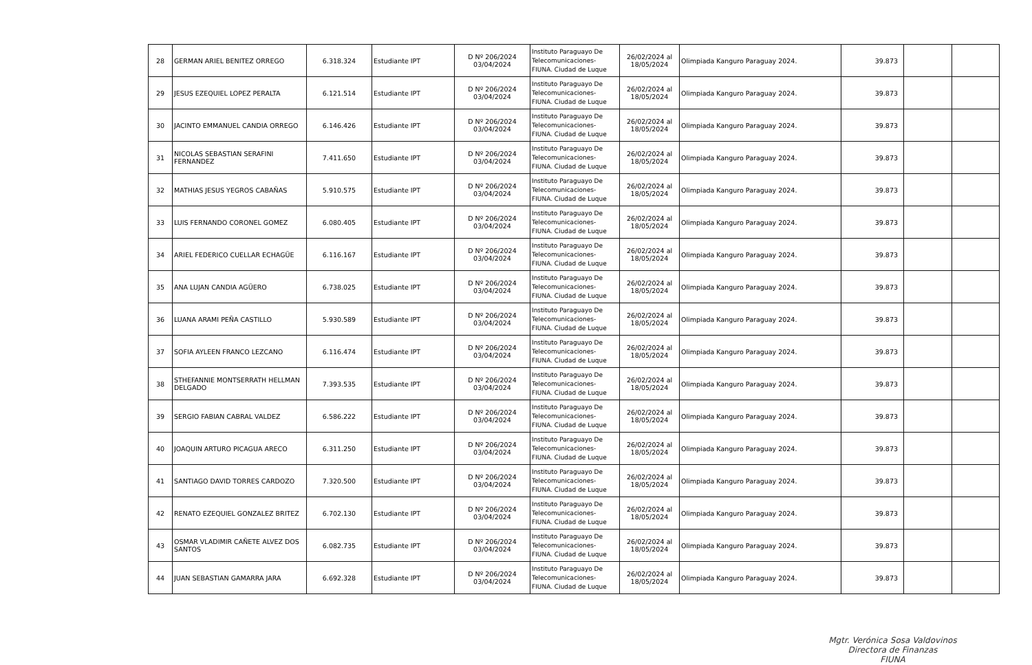| 28 | GERMAN ARIEL BENITEZ ORREGO | 6.318.324 | Estudiante IPT | D Nº 206/2024 03/04/2024 | Instituto Paraguayo De Telecomunicaciones- FIUNA. Ciudad de Luque | 26/02/2024 al 18/05/2024 | Olimpiada Kanguro Paraguay 2024. | 39.873 | | |
| 29 | JESUS EZEQUIEL LOPEZ PERALTA | 6.121.514 | Estudiante IPT | D Nº 206/2024 03/04/2024 | Instituto Paraguayo De Telecomunicaciones- FIUNA. Ciudad de Luque | 26/02/2024 al 18/05/2024 | Olimpiada Kanguro Paraguay 2024. | 39.873 | | |
| 30 | JACINTO EMMANUEL CANDIA ORREGO | 6.146.426 | Estudiante IPT | D Nº 206/2024 03/04/2024 | Instituto Paraguayo De Telecomunicaciones- FIUNA. Ciudad de Luque | 26/02/2024 al 18/05/2024 | Olimpiada Kanguro Paraguay 2024. | 39.873 | | |
| 31 | NICOLAS SEBASTIAN SERAFINI FERNANDEZ | 7.411.650 | Estudiante IPT | D Nº 206/2024 03/04/2024 | Instituto Paraguayo De Telecomunicaciones- FIUNA. Ciudad de Luque | 26/02/2024 al 18/05/2024 | Olimpiada Kanguro Paraguay 2024. | 39.873 | | |
| 32 | MATHIAS JESUS YEGROS CABAÑAS | 5.910.575 | Estudiante IPT | D Nº 206/2024 03/04/2024 | Instituto Paraguayo De Telecomunicaciones- FIUNA. Ciudad de Luque | 26/02/2024 al 18/05/2024 | Olimpiada Kanguro Paraguay 2024. | 39.873 | | |
| 33 | LUIS FERNANDO CORONEL GOMEZ | 6.080.405 | Estudiante IPT | D Nº 206/2024 03/04/2024 | Instituto Paraguayo De Telecomunicaciones- FIUNA. Ciudad de Luque | 26/02/2024 al 18/05/2024 | Olimpiada Kanguro Paraguay 2024. | 39.873 | | |
| 34 | ARIEL FEDERICO CUELLAR ECHAGÜE | 6.116.167 | Estudiante IPT | D Nº 206/2024 03/04/2024 | Instituto Paraguayo De Telecomunicaciones- FIUNA. Ciudad de Luque | 26/02/2024 al 18/05/2024 | Olimpiada Kanguro Paraguay 2024. | 39.873 | | |
| 35 | ANA LUJAN CANDIA AGÜERO | 6.738.025 | Estudiante IPT | D Nº 206/2024 03/04/2024 | Instituto Paraguayo De Telecomunicaciones- FIUNA. Ciudad de Luque | 26/02/2024 al 18/05/2024 | Olimpiada Kanguro Paraguay 2024. | 39.873 | | |
| 36 | LUANA ARAMI PEÑA CASTILLO | 5.930.589 | Estudiante IPT | D Nº 206/2024 03/04/2024 | Instituto Paraguayo De Telecomunicaciones- FIUNA. Ciudad de Luque | 26/02/2024 al 18/05/2024 | Olimpiada Kanguro Paraguay 2024. | 39.873 | | |
| 37 | SOFIA AYLEEN FRANCO LEZCANO | 6.116.474 | Estudiante IPT | D Nº 206/2024 03/04/2024 | Instituto Paraguayo De Telecomunicaciones- FIUNA. Ciudad de Luque | 26/02/2024 al 18/05/2024 | Olimpiada Kanguro Paraguay 2024. | 39.873 | | |
| 38 | STHEFANNIE MONTSERRATH HELLMAN DELGADO | 7.393.535 | Estudiante IPT | D Nº 206/2024 03/04/2024 | Instituto Paraguayo De Telecomunicaciones- FIUNA. Ciudad de Luque | 26/02/2024 al 18/05/2024 | Olimpiada Kanguro Paraguay 2024. | 39.873 | | |
| 39 | SERGIO FABIAN CABRAL VALDEZ | 6.586.222 | Estudiante IPT | D Nº 206/2024 03/04/2024 | Instituto Paraguayo De Telecomunicaciones- FIUNA. Ciudad de Luque | 26/02/2024 al 18/05/2024 | Olimpiada Kanguro Paraguay 2024. | 39.873 | | |
| 40 | JOAQUIN ARTURO PICAGUA ARECO | 6.311.250 | Estudiante IPT | D Nº 206/2024 03/04/2024 | Instituto Paraguayo De Telecomunicaciones- FIUNA. Ciudad de Luque | 26/02/2024 al 18/05/2024 | Olimpiada Kanguro Paraguay 2024. | 39.873 | | |
| 41 | SANTIAGO DAVID TORRES CARDOZO | 7.320.500 | Estudiante IPT | D Nº 206/2024 03/04/2024 | Instituto Paraguayo De Telecomunicaciones- FIUNA. Ciudad de Luque | 26/02/2024 al 18/05/2024 | Olimpiada Kanguro Paraguay 2024. | 39.873 | | |
| 42 | RENATO EZEQUIEL GONZALEZ BRITEZ | 6.702.130 | Estudiante IPT | D Nº 206/2024 03/04/2024 | Instituto Paraguayo De Telecomunicaciones- FIUNA. Ciudad de Luque | 26/02/2024 al 18/05/2024 | Olimpiada Kanguro Paraguay 2024. | 39.873 | | |
| 43 | OSMAR VLADIMIR CAÑETE ALVEZ DOS SANTOS | 6.082.735 | Estudiante IPT | D Nº 206/2024 03/04/2024 | Instituto Paraguayo De Telecomunicaciones- FIUNA. Ciudad de Luque | 26/02/2024 al 18/05/2024 | Olimpiada Kanguro Paraguay 2024. | 39.873 | | |
| 44 | JUAN SEBASTIAN GAMARRA JARA | 6.692.328 | Estudiante IPT | D Nº 206/2024 03/04/2024 | Instituto Paraguayo De Telecomunicaciones- FIUNA. Ciudad de Luque | 26/02/2024 al 18/05/2024 | Olimpiada Kanguro Paraguay 2024. | 39.873 | | |
Mgtr. Verónica Sosa Valdovinos
Directora de Finanzas
FIUNA